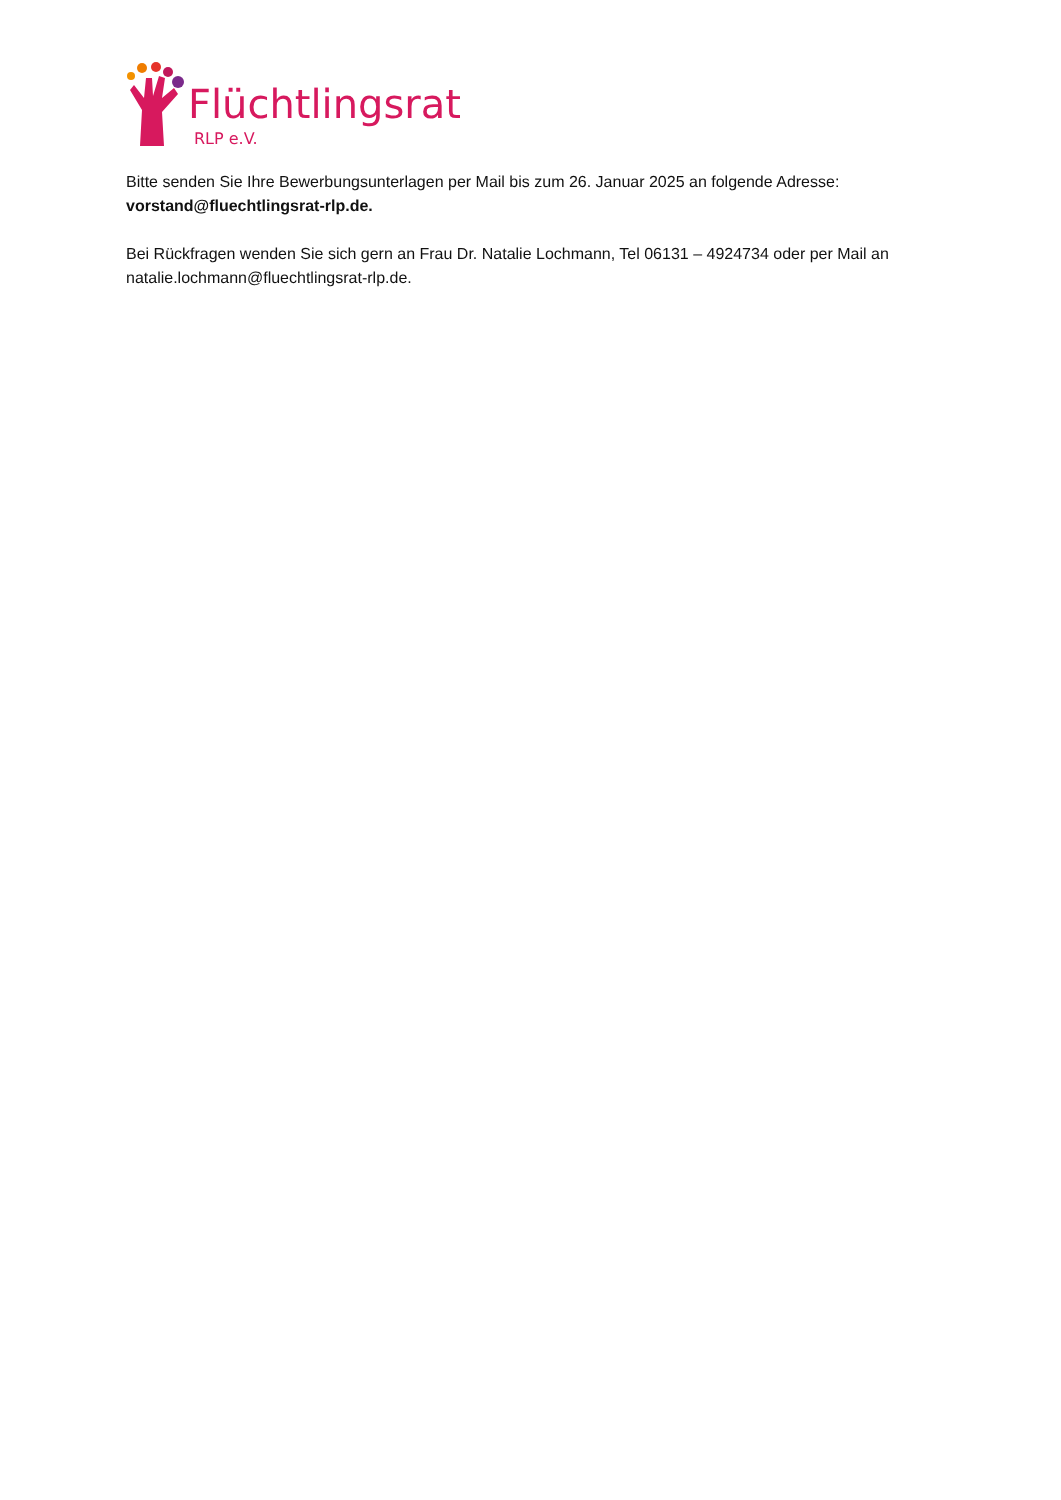Flüchtlingsrat
RLP e.V.
Bitte senden Sie Ihre Bewerbungsunterlagen per Mail bis zum 26. Januar 2025 an folgende Adresse: vorstand@fluechtlingsrat-rlp.de.
Bei Rückfragen wenden Sie sich gern an Frau Dr. Natalie Lochmann, Tel 06131 – 4924734 oder per Mail an natalie.lochmann@fluechtlingsrat-rlp.de.